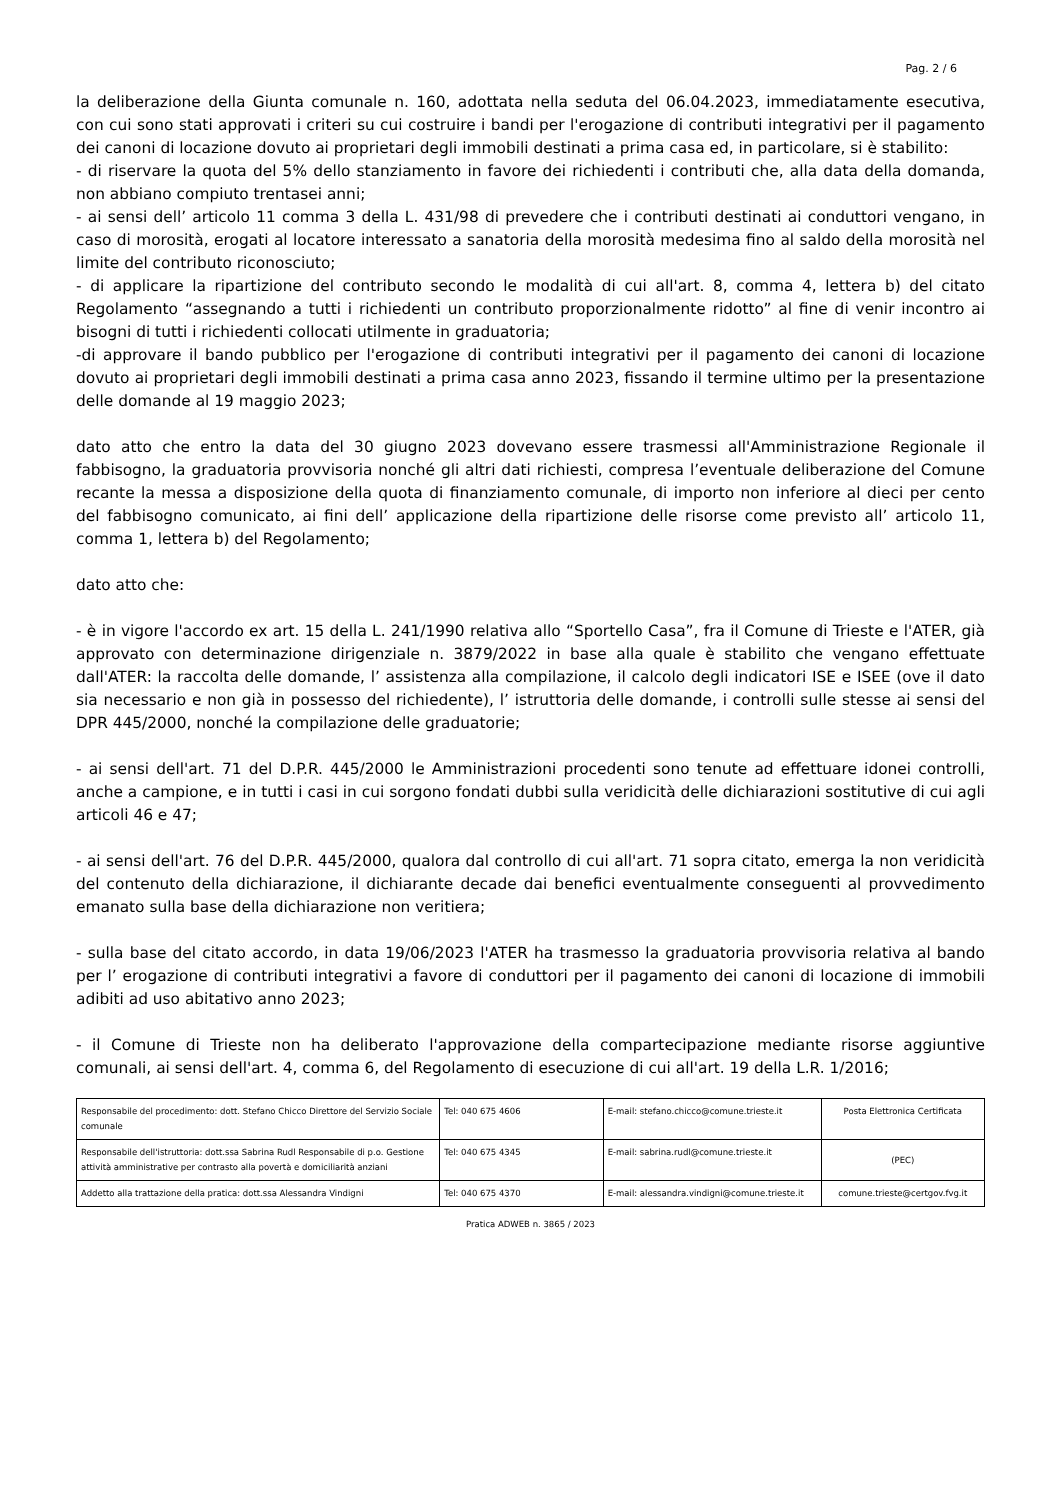Pag. 2 / 6
la deliberazione della Giunta comunale n. 160, adottata nella seduta del 06.04.2023, immediatamente esecutiva, con cui sono stati approvati i criteri su cui costruire i bandi per l'erogazione di contributi integrativi per il pagamento dei canoni di locazione dovuto ai proprietari degli immobili destinati a prima casa ed, in particolare, si è stabilito:
- di riservare la quota del 5% dello stanziamento in favore dei richiedenti i contributi che, alla data della domanda, non abbiano compiuto trentasei anni;
- ai sensi dell’ articolo 11 comma 3 della L. 431/98 di prevedere che i contributi destinati ai conduttori vengano, in caso di morosità, erogati al locatore interessato a sanatoria della morosità medesima fino al saldo della morosità nel limite del contributo riconosciuto;
- di applicare la ripartizione del contributo secondo le modalità di cui all'art. 8, comma 4, lettera b) del citato Regolamento “assegnando a tutti i richiedenti un contributo proporzionalmente ridotto” al fine di venir incontro ai bisogni di tutti i richiedenti collocati utilmente in graduatoria;
-di approvare il bando pubblico per l'erogazione di contributi integrativi per il pagamento dei canoni di locazione dovuto ai proprietari degli immobili destinati a prima casa anno 2023, fissando il termine ultimo per la presentazione delle domande al 19 maggio 2023;
dato atto che entro la data del 30 giugno 2023 dovevano essere trasmessi all'Amministrazione Regionale il fabbisogno, la graduatoria provvisoria nonché gli altri dati richiesti, compresa l’eventuale deliberazione del Comune recante la messa a disposizione della quota di finanziamento comunale, di importo non inferiore al dieci per cento del fabbisogno comunicato, ai fini dell’ applicazione della ripartizione delle risorse come previsto all’ articolo 11, comma 1, lettera b) del Regolamento;
dato atto che:
- è in vigore l'accordo ex art. 15 della L. 241/1990 relativa allo “Sportello Casa”, fra il Comune di Trieste e l'ATER, già approvato con determinazione dirigenziale n. 3879/2022 in base alla quale è stabilito che vengano effettuate dall'ATER: la raccolta delle domande, l’ assistenza alla compilazione, il calcolo degli indicatori ISE e ISEE (ove il dato sia necessario e non già in possesso del richiedente), l’ istruttoria delle domande, i controlli sulle stesse ai sensi del DPR 445/2000, nonché la compilazione delle graduatorie;
- ai sensi dell'art. 71 del D.P.R. 445/2000 le Amministrazioni procedenti sono tenute ad effettuare idonei controlli, anche a campione, e in tutti i casi in cui sorgono fondati dubbi sulla veridicità delle dichiarazioni sostitutive di cui agli articoli 46 e 47;
- ai sensi dell'art. 76 del D.P.R. 445/2000, qualora dal controllo di cui all'art. 71 sopra citato, emerga la non veridicità del contenuto della dichiarazione, il dichiarante decade dai benefici eventualmente conseguenti al provvedimento emanato sulla base della dichiarazione non veritiera;
- sulla base del citato accordo, in data 19/06/2023 l'ATER ha trasmesso la graduatoria provvisoria relativa al bando per l’ erogazione di contributi integrativi a favore di conduttori per il pagamento dei canoni di locazione di immobili adibiti ad uso abitativo anno 2023;
- il Comune di Trieste non ha deliberato l'approvazione della compartecipazione mediante risorse aggiuntive comunali, ai sensi dell'art. 4, comma 6, del Regolamento di esecuzione di cui all'art. 19 della L.R. 1/2016;
| Responsabile del procedimento: dott. Stefano Chicco Direttore del Servizio Sociale comunale | Tel: 040 675 4606 | E-mail: stefano.chicco@comune.trieste.it | Posta Elettronica Certificata |
| Responsabile dell'istruttoria: dott.ssa Sabrina Rudl Responsabile di p.o. Gestione attività amministrative per contrasto alla povertà e domiciliarità anziani | Tel: 040 675 4345 | E-mail: sabrina.rudl@comune.trieste.it | (PEC) |
| Addetto alla trattazione della pratica: dott.ssa Alessandra Vindigni | Tel: 040 675 4370 | E-mail: alessandra.vindigni@comune.trieste.it | comune.trieste@certgov.fvg.it |
Pratica ADWEB n. 3865 / 2023